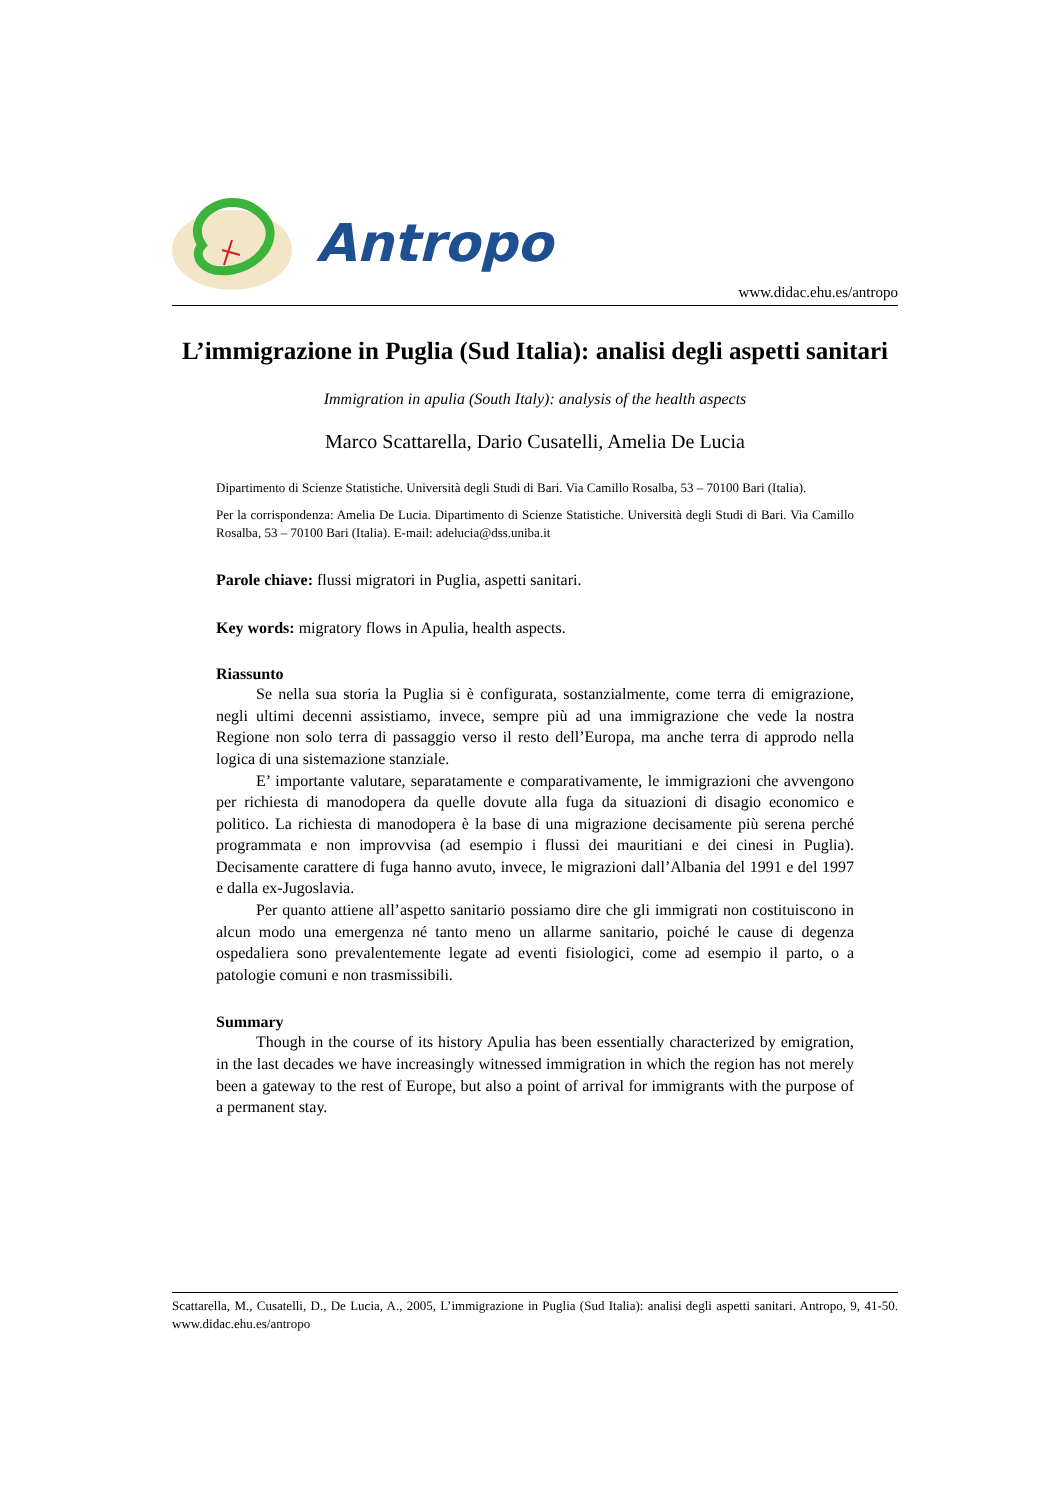Antropo
www.didac.ehu.es/antropo
L’immigrazione in Puglia (Sud Italia): analisi degli aspetti sanitari
Immigration in apulia (South Italy): analysis of the health aspects
Marco Scattarella, Dario Cusatelli, Amelia De Lucia
Dipartimento di Scienze Statistiche. Università degli Studi di Bari. Via Camillo Rosalba, 53 – 70100 Bari (Italia).
Per la corrispondenza: Amelia De Lucia. Dipartimento di Scienze Statistiche. Università degli Studi di Bari. Via Camillo Rosalba, 53 – 70100 Bari (Italia). E-mail: adelucia@dss.uniba.it
Parole chiave: flussi migratori in Puglia, aspetti sanitari.
Key words: migratory flows in Apulia, health aspects.
Riassunto
Se nella sua storia la Puglia si è configurata, sostanzialmente, come terra di emigrazione, negli ultimi decenni assistiamo, invece, sempre più ad una immigrazione che vede la nostra Regione non solo terra di passaggio verso il resto dell’Europa, ma anche terra di approdo nella logica di una sistemazione stanziale.
E’ importante valutare, separatamente e comparativamente, le immigrazioni che avvengono per richiesta di manodopera da quelle dovute alla fuga da situazioni di disagio economico e politico. La richiesta di manodopera è la base di una migrazione decisamente più serena perché programmata e non improvvisa (ad esempio i flussi dei mauritiani e dei cinesi in Puglia). Decisamente carattere di fuga hanno avuto, invece, le migrazioni dall’Albania del 1991 e del 1997 e dalla ex-Jugoslavia.
Per quanto attiene all’aspetto sanitario possiamo dire che gli immigrati non costituiscono in alcun modo una emergenza né tanto meno un allarme sanitario, poiché le cause di degenza ospedaliera sono prevalentemente legate ad eventi fisiologici, come ad esempio il parto, o a patologie comuni e non trasmissibili.
Summary
Though in the course of its history Apulia has been essentially characterized by emigration, in the last decades we have increasingly witnessed immigration in which the region has not merely been a gateway to the rest of Europe, but also a point of arrival for immigrants with the purpose of a permanent stay.
Scattarella, M., Cusatelli, D., De Lucia, A., 2005, L’immigrazione in Puglia (Sud Italia): analisi degli aspetti sanitari. Antropo, 9, 41-50. www.didac.ehu.es/antropo